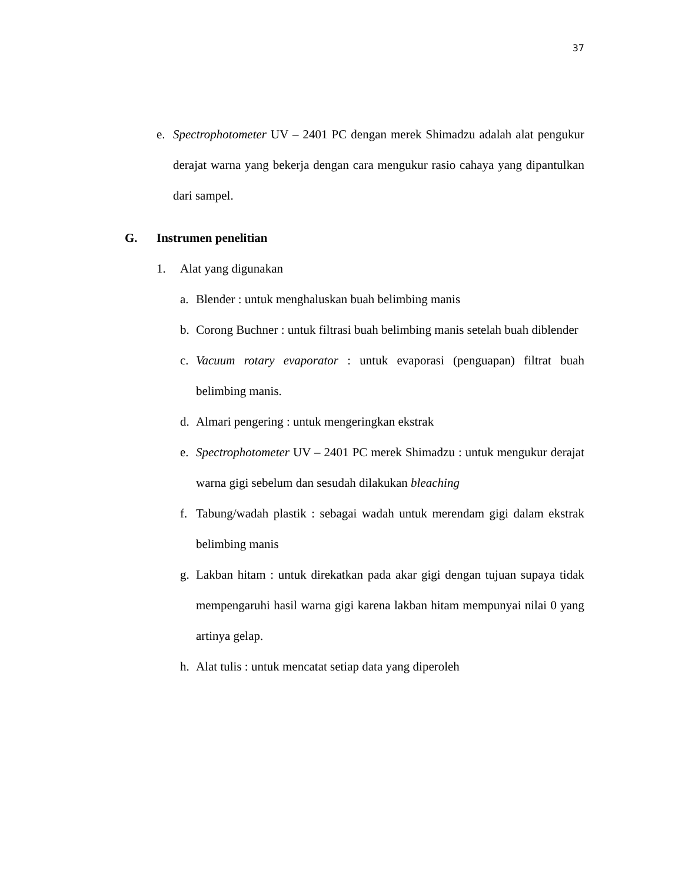37
e. Spectrophotometer UV – 2401 PC dengan merek Shimadzu adalah alat pengukur derajat warna yang bekerja dengan cara mengukur rasio cahaya yang dipantulkan dari sampel.
G. Instrumen penelitian
1. Alat yang digunakan
a. Blender : untuk menghaluskan buah belimbing manis
b. Corong Buchner : untuk filtrasi buah belimbing manis setelah buah diblender
c. Vacuum rotary evaporator : untuk evaporasi (penguapan) filtrat buah belimbing manis.
d. Almari pengering : untuk mengeringkan ekstrak
e. Spectrophotometer UV – 2401 PC merek Shimadzu : untuk mengukur derajat warna gigi sebelum dan sesudah dilakukan bleaching
f. Tabung/wadah plastik : sebagai wadah untuk merendam gigi dalam ekstrak belimbing manis
g. Lakban hitam : untuk direkatkan pada akar gigi dengan tujuan supaya tidak mempengaruhi hasil warna gigi karena lakban hitam mempunyai nilai 0 yang artinya gelap.
h. Alat tulis : untuk mencatat setiap data yang diperoleh